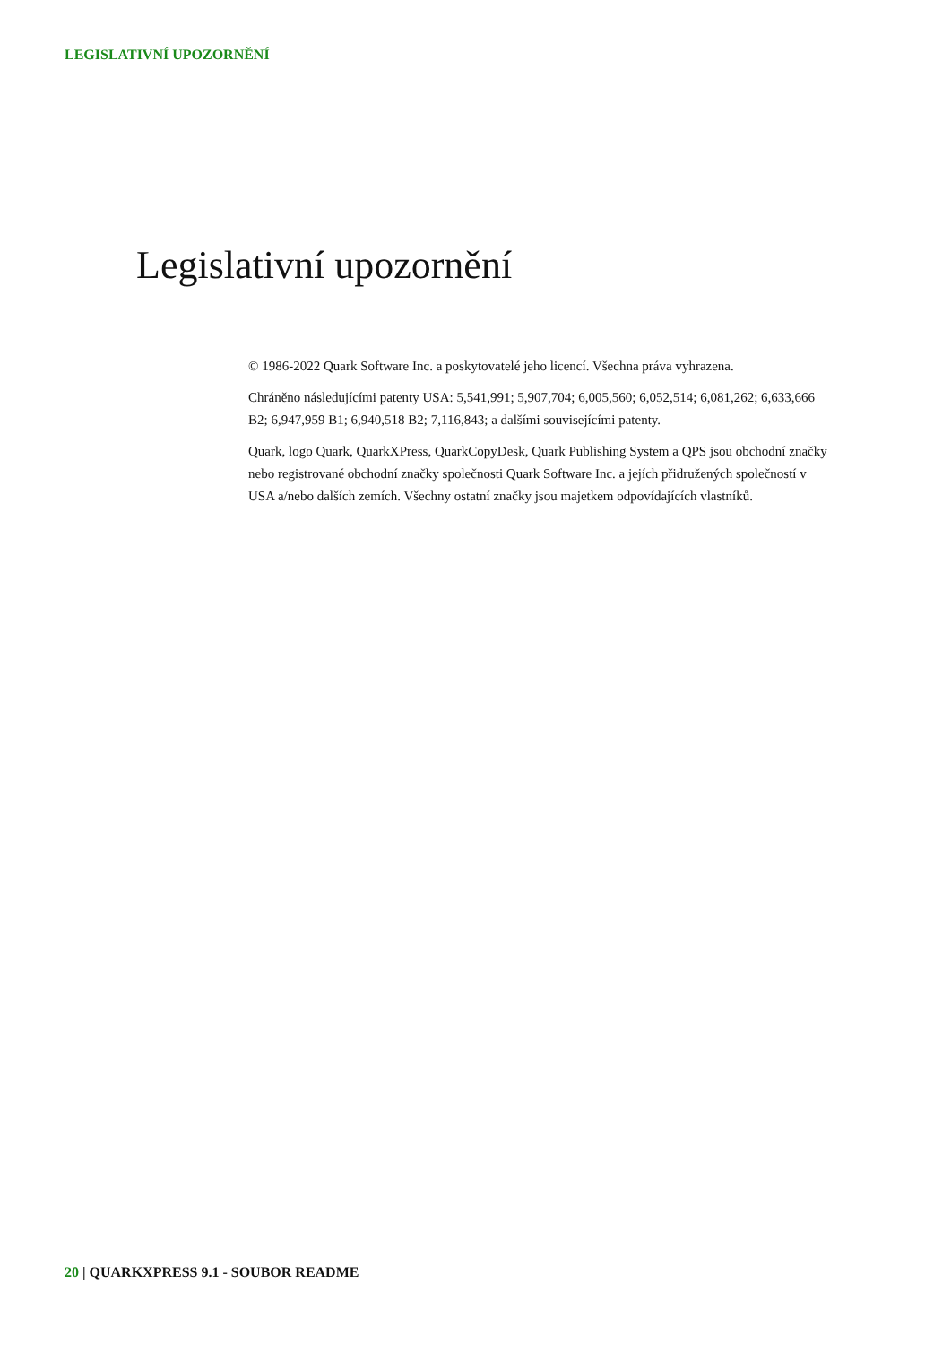LEGISLATIVNÍ UPOZORNĚNÍ
Legislativní upozornění
© 1986-2022 Quark Software Inc. a poskytovatelé jeho licencí. Všechna práva vyhrazena.
Chráněno následujícími patenty USA: 5,541,991; 5,907,704; 6,005,560; 6,052,514; 6,081,262; 6,633,666 B2; 6,947,959 B1; 6,940,518 B2; 7,116,843; a dalšími souvisejícími patenty.
Quark, logo Quark, QuarkXPress, QuarkCopyDesk, Quark Publishing System a QPS jsou obchodní značky nebo registrované obchodní značky společnosti Quark Software Inc. a jejích přidružených společností v USA a/nebo dalších zemích. Všechny ostatní značky jsou majetkem odpovídajících vlastníků.
20 | QUARKXPRESS 9.1 - SOUBOR README